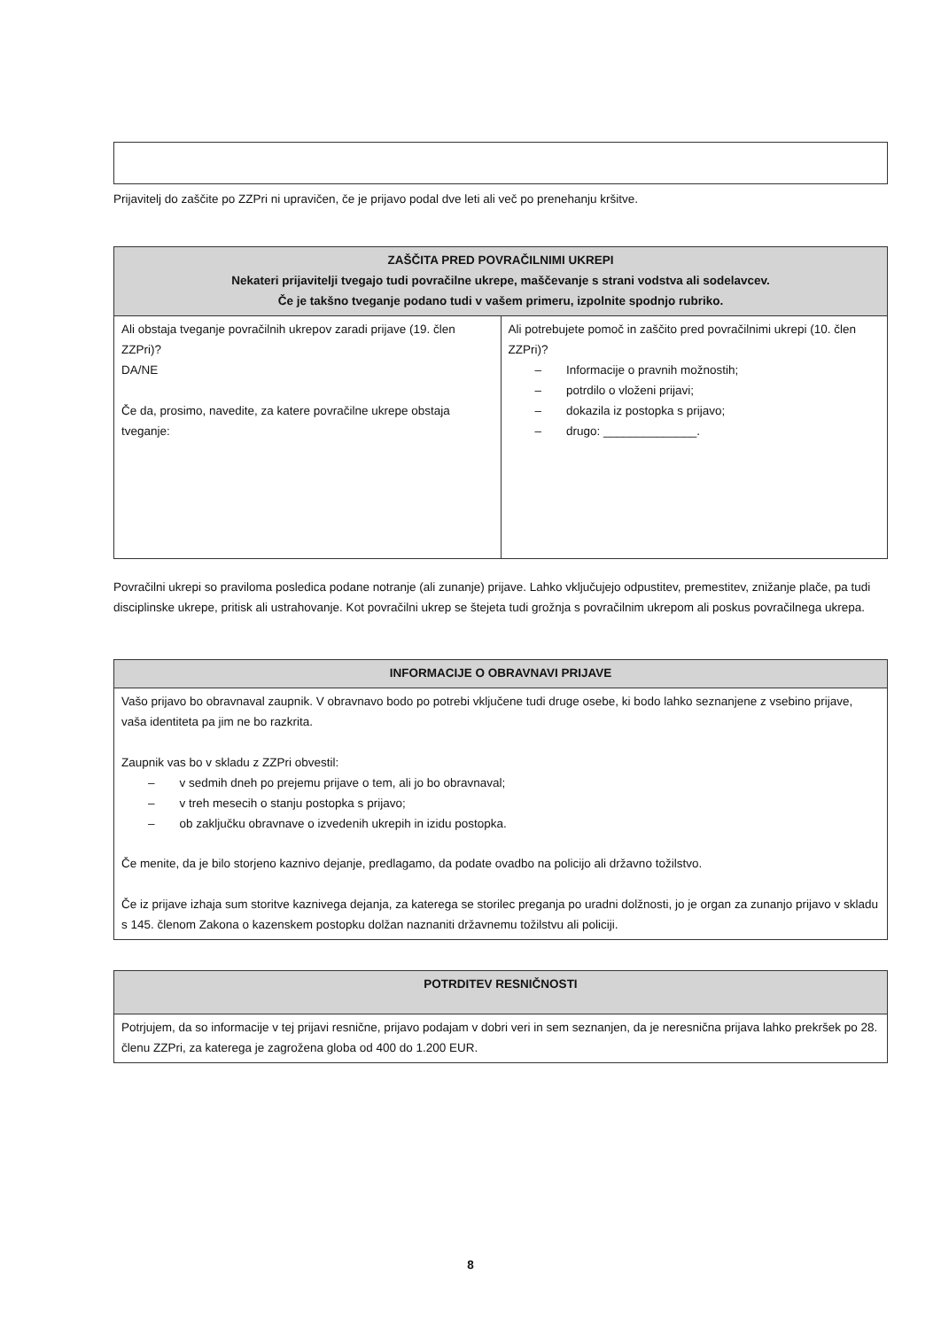Prijavitelj do zaščite po ZZPri ni upravičen, če je prijavo podal dve leti ali več po prenehanju kršitve.
| ZAŠČITA PRED POVRAČILNIMI UKREPI Nekateri prijavitelji tvegajo tudi povračilne ukrepe, maščevanje s strani vodstva ali sodelavcev. Če je takšno tveganje podano tudi v vašem primeru, izpolnite spodnjo rubriko. | |
| --- | --- |
| Ali obstaja tveganje povračilnih ukrepov zaradi prijave (19. člen ZZPri)? DA/NE Če da, prosimo, navedite, za katere povračilne ukrepe obstaja tveganje: | Ali potrebujete pomoč in zaščito pred povračilnimi ukrepi (10. člen ZZPri)? – Informacije o pravnih možnostih; – potrdilo o vloženi prijavi; – dokazila iz postopka s prijavo; – drugo: ______________. |
Povračilni ukrepi so praviloma posledica podane notranje (ali zunanje) prijave. Lahko vključujejo odpustitev, premestitev, znižanje plače, pa tudi disciplinske ukrepe, pritisk ali ustrahovanje. Kot povračilni ukrep se štejeta tudi grožnja s povračilnim ukrepom ali poskus povračilnega ukrepa.
| INFORMACIJE O OBRAVNAVI PRIJAVE |
| --- |
| Vašo prijavo bo obravnaval zaupnik. V obravnavo bodo po potrebi vključene tudi druge osebe, ki bodo lahko seznanjene z vsebino prijave, vaša identiteta pa jim ne bo razkrita. Zaupnik vas bo v skladu z ZZPri obvestil: – v sedmih dneh po prejemu prijave o tem, ali jo bo obravnaval; – v treh mesecih o stanju postopka s prijavo; – ob zaključku obravnave o izvedenih ukrepih in izidu postopka. Če menite, da je bilo storjeno kaznivo dejanje, predlagamo, da podate ovadbo na policijo ali državno tožilstvo. Če iz prijave izhaja sum storitve kaznivega dejanja, za katerega se storilec preganja po uradni dolžnosti, jo je organ za zunanjo prijavo v skladu s 145. členom Zakona o kazenskem postopku dolžan naznaniti državnemu tožilstvu ali policiji. |
| POTRDITEV RESNIČNOSTI |
| --- |
| Potrjujem, da so informacije v tej prijavi resnične, prijavo podajam v dobri veri in sem seznanjen, da je neresnična prijava lahko prekršek po 28. členu ZZPri, za katerega je zagrožena globa od 400 do 1.200 EUR. |
8